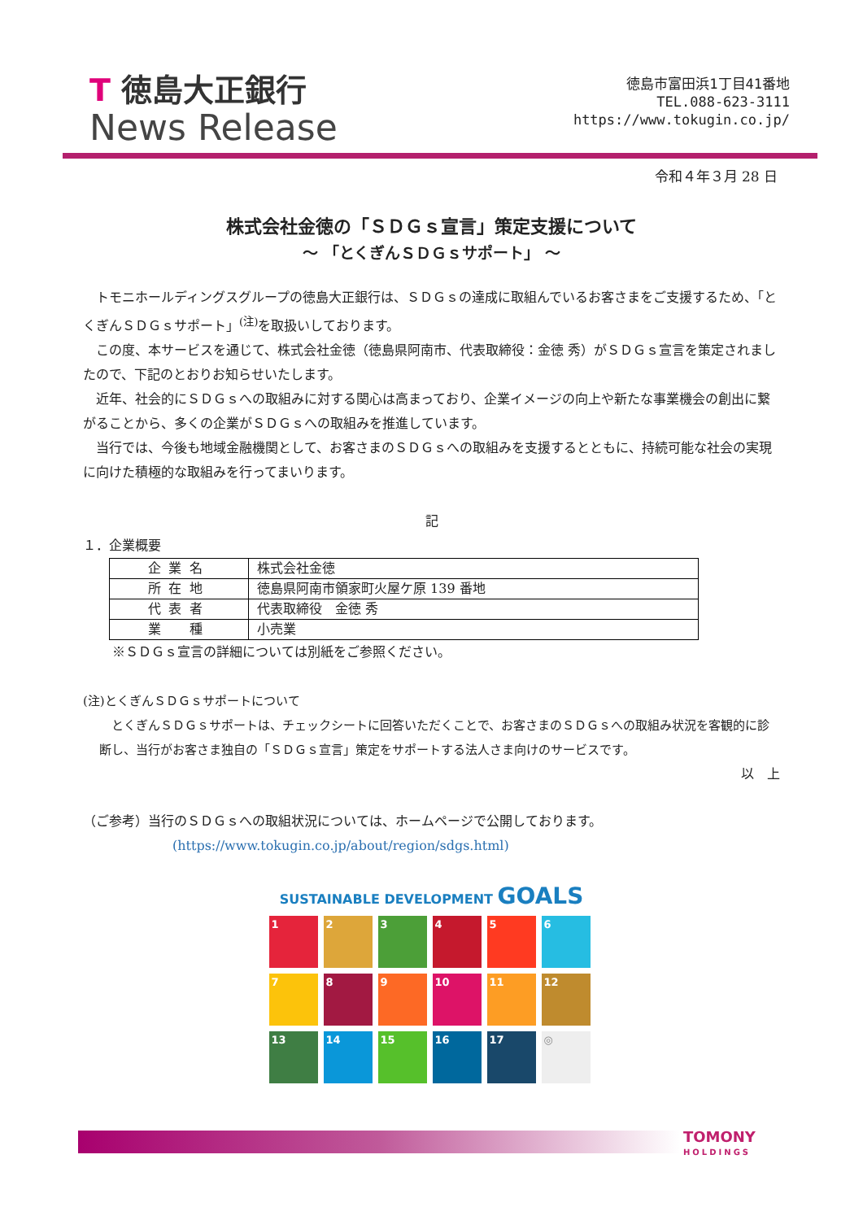T 徳島大正銀行
News Release
徳島市富田浜1丁目41番地
TEL.088-623-3111
https://www.tokugin.co.jp/
令和４年３月 28 日
株式会社金徳の「ＳＤＧｓ宣言」策定支援について
～ 「とくぎんＳＤＧｓサポート」 ～
トモニホールディングスグループの徳島大正銀行は、ＳＤＧｓの達成に取組んでいるお客さまをご支援するため、「とくぎんＳＤＧｓサポート」<sup>(注)</sup>を取扱いしております。
この度、本サービスを通じて、株式会社金徳（徳島県阿南市、代表取締役：金徳 秀）がＳＤＧｓ宣言を策定されましたので、下記のとおりお知らせいたします。
近年、社会的にＳＤＧｓへの取組みに対する関心は高まっており、企業イメージの向上や新たな事業機会の創出に繋がることから、多くの企業がＳＤＧｓへの取組みを推進しています。
当行では、今後も地域金融機関として、お客さまのＳＤＧｓへの取組みを支援するとともに、持続可能な社会の実現に向けた積極的な取組みを行ってまいります。
記
１．企業概要
| 企業名 | 株式会社金徳 |
| 所在地 | 徳島県阿南市領家町火屋ケ原 139 番地 |
| 代表者 | 代表取締役 金徳 秀 |
| 業 種 | 小売業 |
※ＳＤＧｓ宣言の詳細については別紙をご参照ください。
(注)とくぎんＳＤＧｓサポートについて
とくぎんＳＤＧｓサポートは、チェックシートに回答いただくことで、お客さまのＳＤＧｓへの取組み状況を客観的に診断し、当行がお客さま独自の「ＳＤＧｓ宣言」策定をサポートする法人さま向けのサービスです。
以　上
（ご参考）当行のＳＤＧｓへの取組状況については、ホームページで公開しております。
(https://www.tokugin.co.jp/about/region/sdgs.html)
SUSTAINABLE DEVELOPMENT GOALS
1
2
3
4
5
6
7
8
9
10
11
12
13
14
15
16
17
◎
TOMONY
HOLDINGS